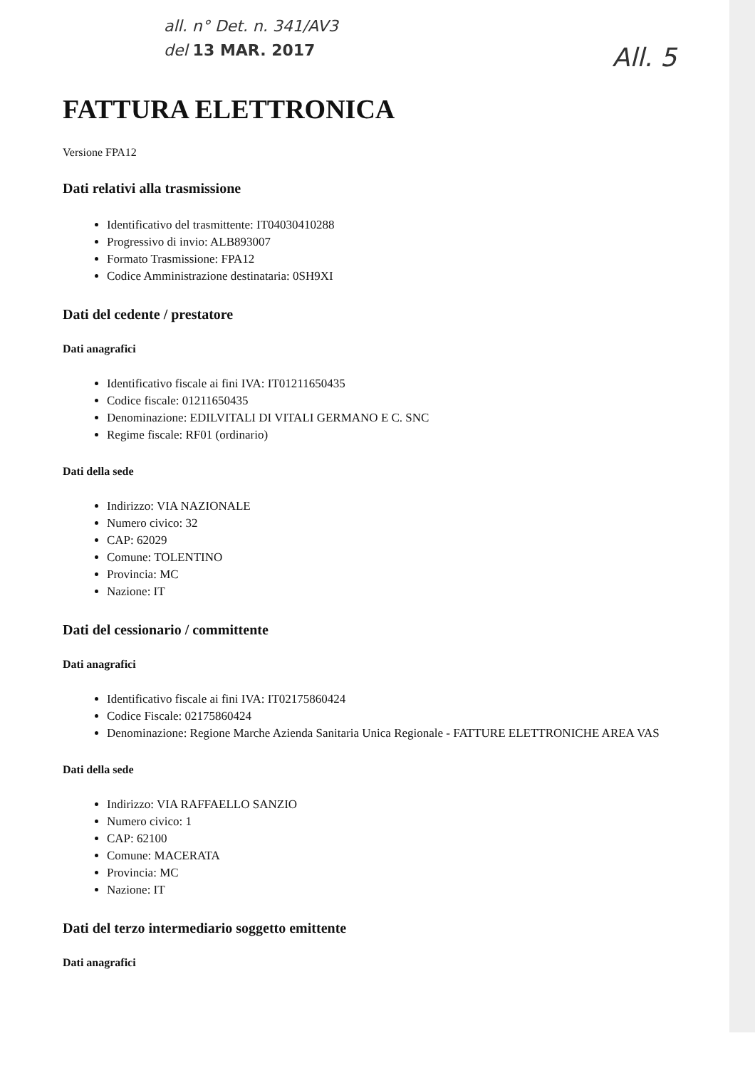all. n° Det. n. 341/AV3
del 13 MAR. 2017
All. 5
FATTURA ELETTRONICA
Versione FPA12
Dati relativi alla trasmissione
Identificativo del trasmittente: IT04030410288
Progressivo di invio: ALB893007
Formato Trasmissione: FPA12
Codice Amministrazione destinataria: 0SH9XI
Dati del cedente / prestatore
Dati anagrafici
Identificativo fiscale ai fini IVA: IT01211650435
Codice fiscale: 01211650435
Denominazione: EDILVITALI DI VITALI GERMANO E C. SNC
Regime fiscale: RF01 (ordinario)
Dati della sede
Indirizzo: VIA NAZIONALE
Numero civico: 32
CAP: 62029
Comune: TOLENTINO
Provincia: MC
Nazione: IT
Dati del cessionario / committente
Dati anagrafici
Identificativo fiscale ai fini IVA: IT02175860424
Codice Fiscale: 02175860424
Denominazione: Regione Marche Azienda Sanitaria Unica Regionale - FATTURE ELETTRONICHE AREA VAS
Dati della sede
Indirizzo: VIA RAFFAELLO SANZIO
Numero civico: 1
CAP: 62100
Comune: MACERATA
Provincia: MC
Nazione: IT
Dati del terzo intermediario soggetto emittente
Dati anagrafici